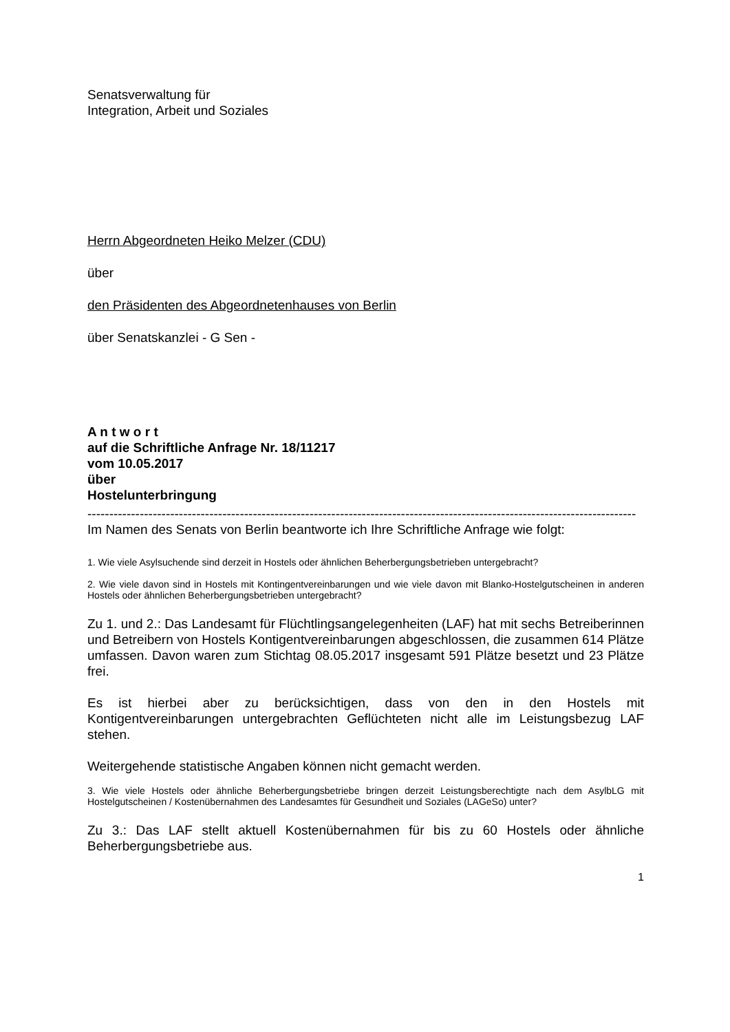Senatsverwaltung für
Integration, Arbeit und Soziales
Herrn Abgeordneten Heiko Melzer (CDU)
über
den Präsidenten des Abgeordnetenhauses von Berlin
über Senatskanzlei - G Sen -
A n t w o r t
auf die Schriftliche Anfrage Nr. 18/11217
vom 10.05.2017
über
Hostelunterbringung
------------------------------------------------------------------------------------------------------------------------------
Im Namen des Senats von Berlin beantworte ich Ihre Schriftliche Anfrage wie folgt:
1. Wie viele Asylsuchende sind derzeit in Hostels oder ähnlichen Beherbergungsbetrieben untergebracht?
2. Wie viele davon sind in Hostels mit Kontingentvereinbarungen und wie viele davon mit Blanko-Hostelgutscheinen in anderen Hostels oder ähnlichen Beherbergungsbetrieben untergebracht?
Zu 1. und 2.: Das Landesamt für Flüchtlingsangelegenheiten (LAF) hat mit sechs Betreiberinnen und Betreibern von Hostels Kontigentvereinbarungen abgeschlossen, die zusammen 614 Plätze umfassen. Davon waren zum Stichtag 08.05.2017 insgesamt 591 Plätze besetzt und 23 Plätze frei.
Es ist hierbei aber zu berücksichtigen, dass von den in den Hostels mit Kontigentvereinbarungen untergebrachten Geflüchteten nicht alle im Leistungsbezug LAF stehen.
Weitergehende statistische Angaben können nicht gemacht werden.
3. Wie viele Hostels oder ähnliche Beherbergungsbetriebe bringen derzeit Leistungsberechtigte nach dem AsylbLG mit Hostelgutscheinen / Kostenübernahmen des Landesamtes für Gesundheit und Soziales (LAGeSo) unter?
Zu 3.: Das LAF stellt aktuell Kostenübernahmen für bis zu 60 Hostels oder ähnliche Beherbergungsbetriebe aus.
1